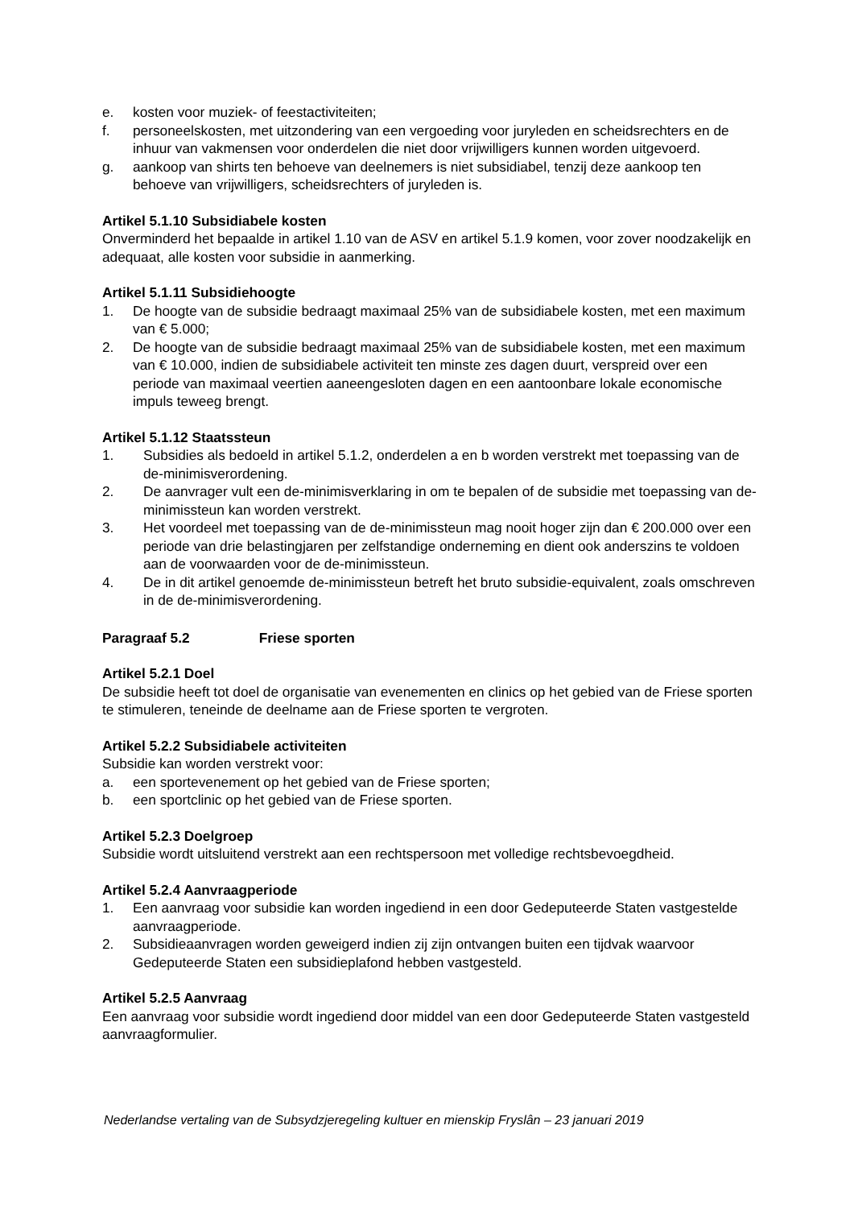e. kosten voor muziek- of feestactiviteiten;
f. personeelskosten, met uitzondering van een vergoeding voor juryleden en scheidsrechters en de inhuur van vakmensen voor onderdelen die niet door vrijwilligers kunnen worden uitgevoerd.
g. aankoop van shirts ten behoeve van deelnemers is niet subsidiabel, tenzij deze aankoop ten behoeve van vrijwilligers, scheidsrechters of juryleden is.
Artikel 5.1.10 Subsidiabele kosten
Onverminderd het bepaalde in artikel 1.10 van de ASV en artikel 5.1.9 komen, voor zover noodzakelijk en adequaat, alle kosten voor subsidie in aanmerking.
Artikel 5.1.11 Subsidiehoogte
1. De hoogte van de subsidie bedraagt maximaal 25% van de subsidiabele kosten, met een maximum van € 5.000;
2. De hoogte van de subsidie bedraagt maximaal 25% van de subsidiabele kosten, met een maximum van € 10.000, indien de subsidiabele activiteit ten minste zes dagen duurt, verspreid over een periode van maximaal veertien aaneengesloten dagen en een aantoonbare lokale economische impuls teweeg brengt.
Artikel 5.1.12 Staatssteun
1. Subsidies als bedoeld in artikel 5.1.2, onderdelen a en b worden verstrekt met toepassing van de de-minimisverordening.
2. De aanvrager vult een de-minimisverklaring in om te bepalen of de subsidie met toepassing van de-minimissteun kan worden verstrekt.
3. Het voordeel met toepassing van de de-minimissteun mag nooit hoger zijn dan € 200.000 over een periode van drie belastingjaren per zelfstandige onderneming en dient ook anderszins te voldoen aan de voorwaarden voor de de-minimissteun.
4. De in dit artikel genoemde de-minimissteun betreft het bruto subsidie-equivalent, zoals omschreven in de de-minimisverordening.
Paragraaf 5.2 Friese sporten
Artikel 5.2.1 Doel
De subsidie heeft tot doel de organisatie van evenementen en clinics op het gebied van de Friese sporten te stimuleren, teneinde de deelname aan de Friese sporten te vergroten.
Artikel 5.2.2 Subsidiabele activiteiten
Subsidie kan worden verstrekt voor:
a. een sportevenement op het gebied van de Friese sporten;
b. een sportclinic op het gebied van de Friese sporten.
Artikel 5.2.3 Doelgroep
Subsidie wordt uitsluitend verstrekt aan een rechtspersoon met volledige rechtsbevoegdheid.
Artikel 5.2.4 Aanvraagperiode
1. Een aanvraag voor subsidie kan worden ingediend in een door Gedeputeerde Staten vastgestelde aanvraagperiode.
2. Subsidieaanvragen worden geweigerd indien zij zijn ontvangen buiten een tijdvak waarvoor Gedeputeerde Staten een subsidieplafond hebben vastgesteld.
Artikel 5.2.5 Aanvraag
Een aanvraag voor subsidie wordt ingediend door middel van een door Gedeputeerde Staten vastgesteld aanvraagformulier.
Nederlandse vertaling van de Subsydzjeregeling kultuer en mienskip Fryslân – 23 januari 2019